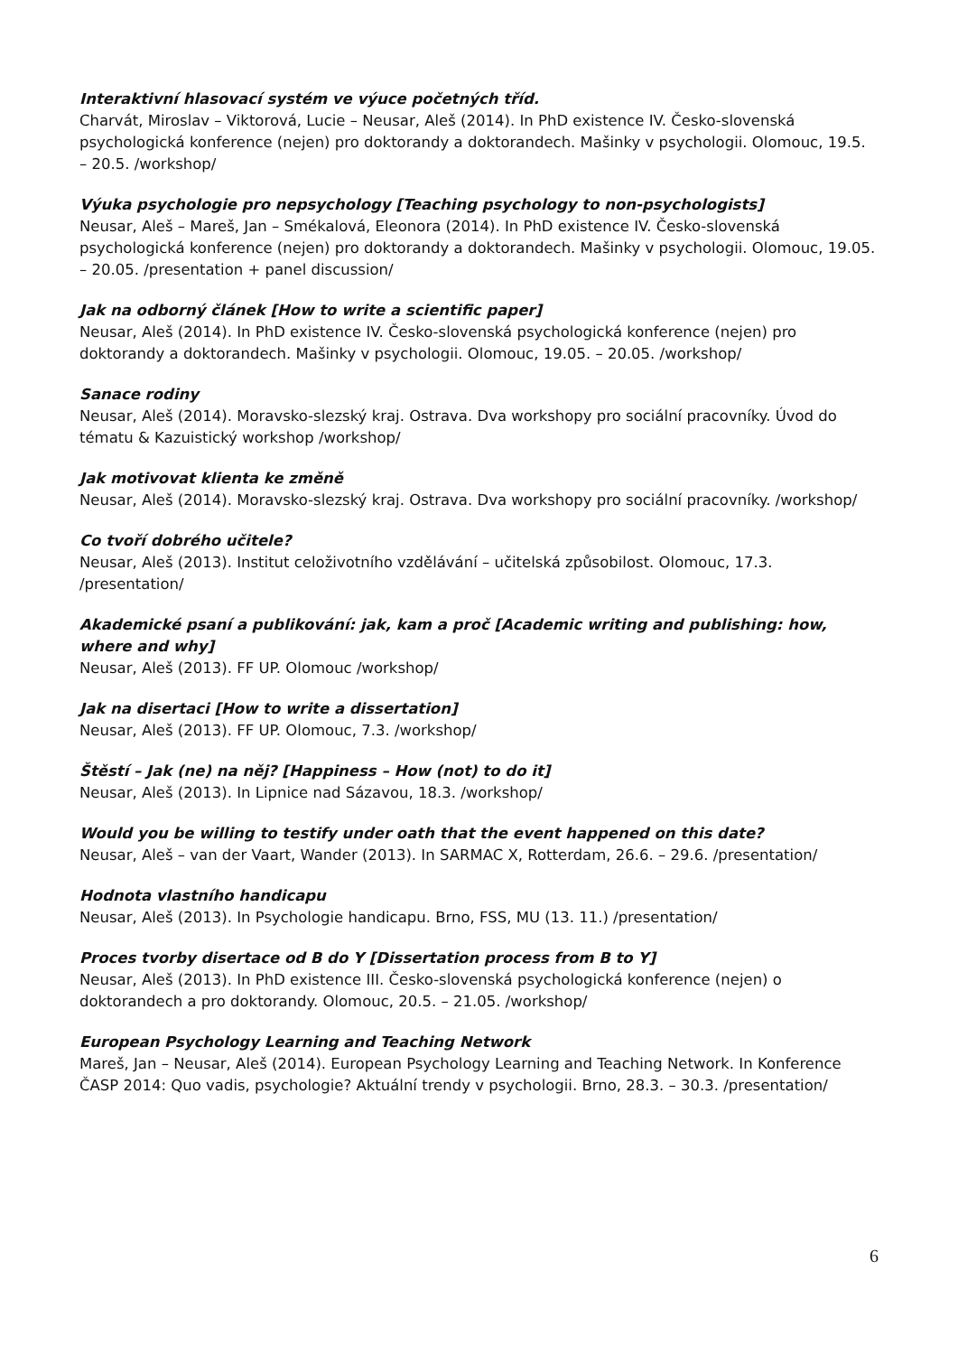Interaktivní hlasovací systém ve výuce početných tříd.
Charvát, Miroslav – Viktorová, Lucie – Neusar, Aleš (2014). In PhD existence IV. Česko-slovenská psychologická konference (nejen) pro doktorandy a doktorandech. Mašinky v psychologii. Olomouc, 19.5. – 20.5. /workshop/
Výuka psychologie pro nepsychology [Teaching psychology to non-psychologists]
Neusar, Aleš – Mareš, Jan – Smékalová, Eleonora (2014). In PhD existence IV. Česko-slovenská psychologická konference (nejen) pro doktorandy a doktorandech. Mašinky v psychologii. Olomouc, 19.05. – 20.05. /presentation + panel discussion/
Jak na odborný článek [How to write a scientific paper]
Neusar, Aleš (2014). In PhD existence IV. Česko-slovenská psychologická konference (nejen) pro doktorandy a doktorandech. Mašinky v psychologii. Olomouc, 19.05. – 20.05. /workshop/
Sanace rodiny
Neusar, Aleš (2014). Moravsko-slezský kraj. Ostrava. Dva workshopy pro sociální pracovníky. Úvod do tématu & Kazuistický workshop /workshop/
Jak motivovat klienta ke změně
Neusar, Aleš (2014). Moravsko-slezský kraj. Ostrava. Dva workshopy pro sociální pracovníky. /workshop/
Co tvoří dobrého učitele?
Neusar, Aleš (2013). Institut celoživotního vzdělávání – učitelská způsobilost. Olomouc, 17.3. /presentation/
Akademické psaní a publikování: jak, kam a proč [Academic writing and publishing: how, where and why]
Neusar, Aleš (2013). FF UP. Olomouc /workshop/
Jak na disertaci [How to write a dissertation]
Neusar, Aleš (2013). FF UP. Olomouc, 7.3. /workshop/
Štěstí – Jak (ne) na něj? [Happiness – How (not) to do it]
Neusar, Aleš (2013). In Lipnice nad Sázavou, 18.3. /workshop/
Would you be willing to testify under oath that the event happened on this date?
Neusar, Aleš – van der Vaart, Wander (2013). In SARMAC X, Rotterdam, 26.6. – 29.6. /presentation/
Hodnota vlastního handicapu
Neusar, Aleš (2013). In Psychologie handicapu. Brno, FSS, MU (13. 11.) /presentation/
Proces tvorby disertace od B do Y [Dissertation process from B to Y]
Neusar, Aleš (2013). In PhD existence III. Česko-slovenská psychologická konference (nejen) o doktorandech a pro doktorandy. Olomouc, 20.5. – 21.05. /workshop/
European Psychology Learning and Teaching Network
Mareš, Jan – Neusar, Aleš (2014). European Psychology Learning and Teaching Network. In Konference ČASP 2014: Quo vadis, psychologie? Aktuální trendy v psychologii. Brno, 28.3. – 30.3. /presentation/
6